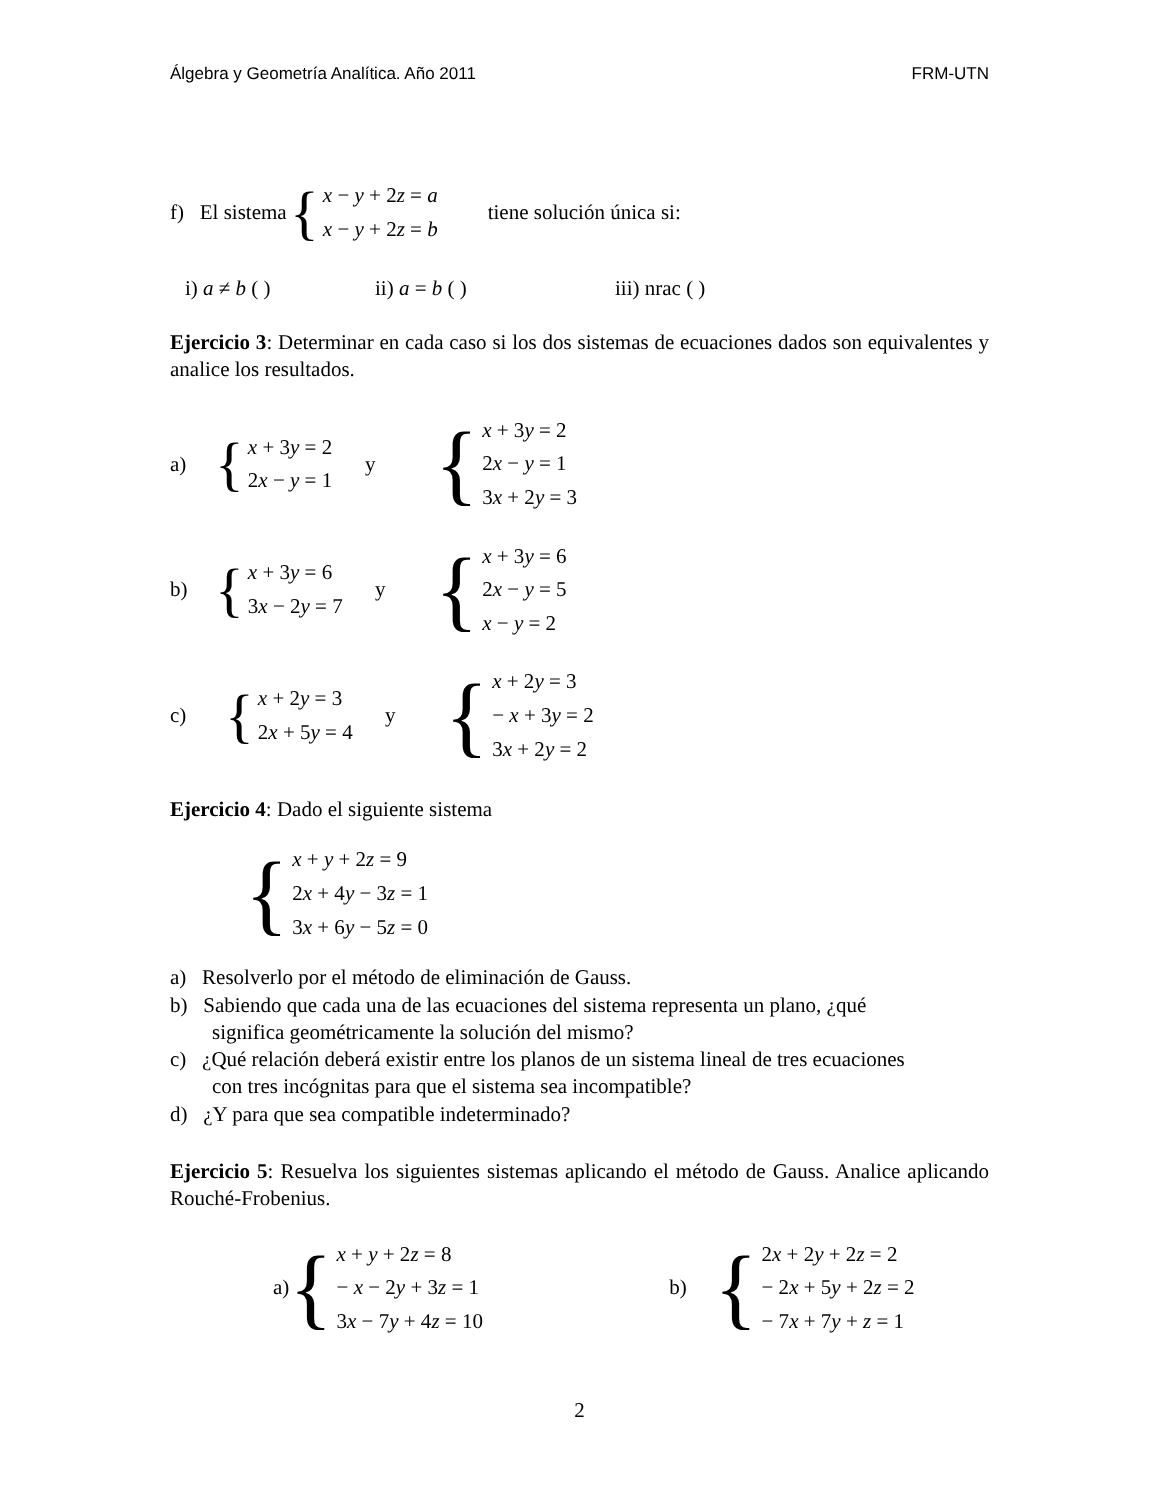Álgebra y Geometría Analítica. Año 2011 FRM-UTN
f) El sistema
{
x − y + 2z = a
x − y + 2z = b
tiene solución única si:
i) a ≠ b ( ) ii) a = b ( ) iii) nrac ( )
Ejercicio 3: Determinar en cada caso si los dos sistemas de ecuaciones dados son equivalentes y analice los resultados.
a)
{
x + 3y = 2
2x − y = 1
y
{
x + 3y = 2
2x − y = 1
3x + 2y = 3
b)
{
x + 3y = 6
3x − 2y = 7
y
{
x + 3y = 6
2x − y = 5
x − y = 2
c)
{
x + 2y = 3
2x + 5y = 4
y
{
x + 2y = 3
− x + 3y = 2
3x + 2y = 2
Ejercicio 4: Dado el siguiente sistema
{
x + y + 2z = 9
2x + 4y − 3z = 1
3x + 6y − 5z = 0
a) Resolverlo por el método de eliminación de Gauss.
b) Sabiendo que cada una de las ecuaciones del sistema representa un plano, ¿qué
significa geométricamente la solución del mismo?
c) ¿Qué relación deberá existir entre los planos de un sistema lineal de tres ecuaciones
con tres incógnitas para que el sistema sea incompatible?
d) ¿Y para que sea compatible indeterminado?
Ejercicio 5: Resuelva los siguientes sistemas aplicando el método de Gauss. Analice aplicando Rouché-Frobenius.
a)
{
x + y + 2z = 8
− x − 2y + 3z = 1
3x − 7y + 4z = 10
b)
{
2x + 2y + 2z = 2
− 2x + 5y + 2z = 2
− 7x + 7y + z = 1
2